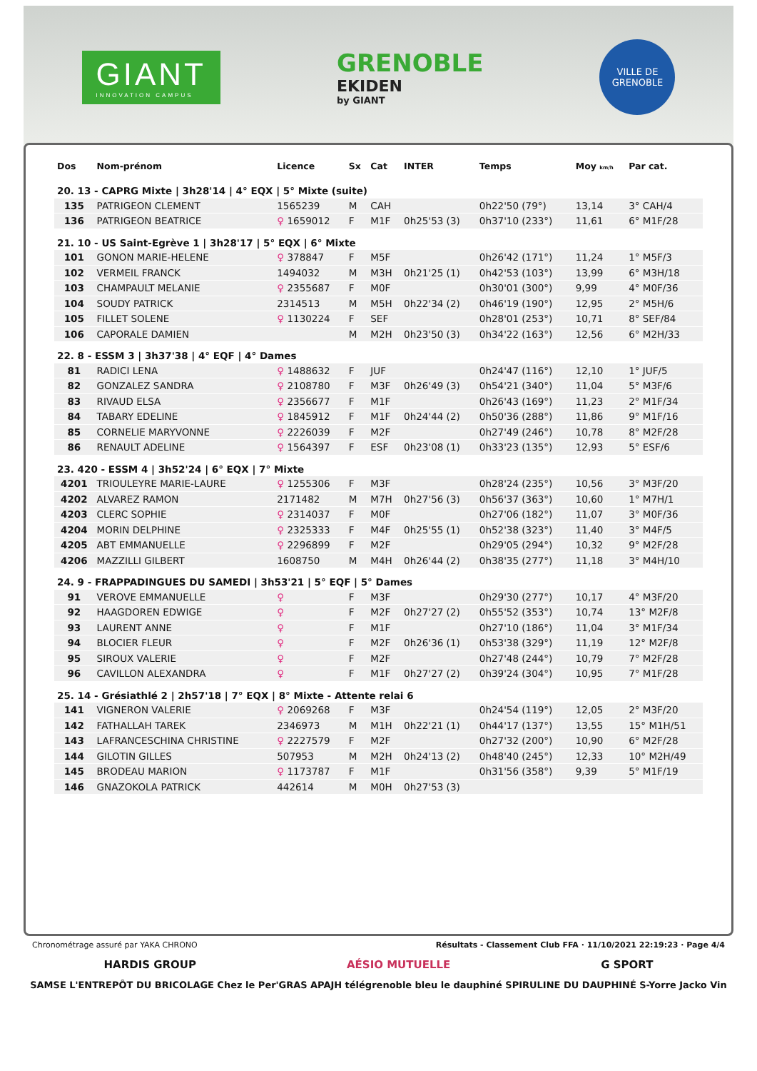GIANT
INNOVATION CAMPUS
GRENOBLE
EKIDEN
by GIANT
VILLE DE GRENOBLE
| Dos | Nom-prénom | Licence | Sx | Cat | INTER | Temps | Moy km/h | Par cat. |
| --- | --- | --- | --- | --- | --- | --- | --- | --- |
| 20. 13 - CAPRG Mixte / 3h28'14 / 4° EQX / 5° Mixte (suite) | | | | | | | | |
| 135 | PATRIGEON CLEMENT | 1565239 | M | CAH | | 0h22'50 (79°) | 13,14 | 3° CAH/4 |
| 136 | PATRIGEON BEATRICE | ♀ 1659012 | F | M1F | 0h25'53 (3) | 0h37'10 (233°) | 11,61 | 6° M1F/28 |
| 21. 10 - US Saint-Egrève 1 / 3h28'17 / 5° EQX / 6° Mixte | | | | | | | | |
| 101 | GONON MARIE-HELENE | ♀ 378847 | F | M5F | | 0h26'42 (171°) | 11,24 | 1° M5F/3 |
| 102 | VERMEIL FRANCK | 1494032 | M | M3H | 0h21'25 (1) | 0h42'53 (103°) | 13,99 | 6° M3H/18 |
| 103 | CHAMPAULT MELANIE | ♀ 2355687 | F | M0F | | 0h30'01 (300°) | 9,99 | 4° M0F/36 |
| 104 | SOUDY PATRICK | 2314513 | M | M5H | 0h22'34 (2) | 0h46'19 (190°) | 12,95 | 2° M5H/6 |
| 105 | FILLET SOLENE | ♀ 1130224 | F | SEF | | 0h28'01 (253°) | 10,71 | 8° SEF/84 |
| 106 | CAPORALE DAMIEN | | M | M2H | 0h23'50 (3) | 0h34'22 (163°) | 12,56 | 6° M2H/33 |
| 22. 8 - ESSM 3 / 3h37'38 / 4° EQF / 4° Dames | | | | | | | | |
| 81 | RADICI LENA | ♀ 1488632 | F | JUF | | 0h24'47 (116°) | 12,10 | 1° JUF/5 |
| 82 | GONZALEZ SANDRA | ♀ 2108780 | F | M3F | 0h26'49 (3) | 0h54'21 (340°) | 11,04 | 5° M3F/6 |
| 83 | RIVAUD ELSA | ♀ 2356677 | F | M1F | | 0h26'43 (169°) | 11,23 | 2° M1F/34 |
| 84 | TABARY EDELINE | ♀ 1845912 | F | M1F | 0h24'44 (2) | 0h50'36 (288°) | 11,86 | 9° M1F/16 |
| 85 | CORNELIE MARYVONNE | ♀ 2226039 | F | M2F | | 0h27'49 (246°) | 10,78 | 8° M2F/28 |
| 86 | RENAULT ADELINE | ♀ 1564397 | F | ESF | 0h23'08 (1) | 0h33'23 (135°) | 12,93 | 5° ESF/6 |
| 23. 420 - ESSM 4 / 3h52'24 / 6° EQX / 7° Mixte | | | | | | | | |
| 4201 | TRIOULEYRE MARIE-LAURE | ♀ 1255306 | F | M3F | | 0h28'24 (235°) | 10,56 | 3° M3F/20 |
| 4202 | ALVAREZ RAMON | 2171482 | M | M7H | 0h27'56 (3) | 0h56'37 (363°) | 10,60 | 1° M7H/1 |
| 4203 | CLERC SOPHIE | ♀ 2314037 | F | M0F | | 0h27'06 (182°) | 11,07 | 3° M0F/36 |
| 4204 | MORIN DELPHINE | ♀ 2325333 | F | M4F | 0h25'55 (1) | 0h52'38 (323°) | 11,40 | 3° M4F/5 |
| 4205 | ABT EMMANUELLE | ♀ 2296899 | F | M2F | | 0h29'05 (294°) | 10,32 | 9° M2F/28 |
| 4206 | MAZZILLI GILBERT | 1608750 | M | M4H | 0h26'44 (2) | 0h38'35 (277°) | 11,18 | 3° M4H/10 |
| 24. 9 - FRAPPADINGUES DU SAMEDI / 3h53'21 / 5° EQF / 5° Dames | | | | | | | | |
| 91 | VEROVE EMMANUELLE | ♀ | F | M3F | | 0h29'30 (277°) | 10,17 | 4° M3F/20 |
| 92 | HAAGDOREN EDWIGE | ♀ | F | M2F | 0h27'27 (2) | 0h55'52 (353°) | 10,74 | 13° M2F/8 |
| 93 | LAURENT ANNE | ♀ | F | M1F | | 0h27'10 (186°) | 11,04 | 3° M1F/34 |
| 94 | BLOCIER FLEUR | ♀ | F | M2F | 0h26'36 (1) | 0h53'38 (329°) | 11,19 | 12° M2F/8 |
| 95 | SIROUX VALERIE | ♀ | F | M2F | | 0h27'48 (244°) | 10,79 | 7° M2F/28 |
| 96 | CAVILLON ALEXANDRA | ♀ | F | M1F | 0h27'27 (2) | 0h39'24 (304°) | 10,95 | 7° M1F/28 |
| 25. 14 - Grésiathlé 2 / 2h57'18 / 7° EQX / 8° Mixte - Attente relai 6 | | | | | | | | |
| 141 | VIGNERON VALERIE | ♀ 2069268 | F | M3F | | 0h24'54 (119°) | 12,05 | 2° M3F/20 |
| 142 | FATHALLAH TAREK | 2346973 | M | M1H | 0h22'21 (1) | 0h44'17 (137°) | 13,55 | 15° M1H/51 |
| 143 | LAFRANCESCHINA CHRISTINE | ♀ 2227579 | F | M2F | | 0h27'32 (200°) | 10,90 | 6° M2F/28 |
| 144 | GILOTIN GILLES | 507953 | M | M2H | 0h24'13 (2) | 0h48'40 (245°) | 12,33 | 10° M2H/49 |
| 145 | BRODEAU MARION | ♀ 1173787 | F | M1F | | 0h31'56 (358°) | 9,39 | 5° M1F/19 |
| 146 | GNAZOKOLA PATRICK | 442614 | M | M0H | 0h27'53 (3) | | | |
Chronométrage assuré par YAKA CHRONO Résultats - Classement Club FFA · 11/10/2021 22:19:23 · Page 4/4
HARDIS GROUP AÉSIO MUTUELLE G SPORT
SAMSE L'ENTREPÔT DU BRICOLAGE Chez le Per'GRAS APAJH télégrenoble bleu le dauphiné SPIRULINE DU DAUPHINÉ S-Yorre Jacko Vin